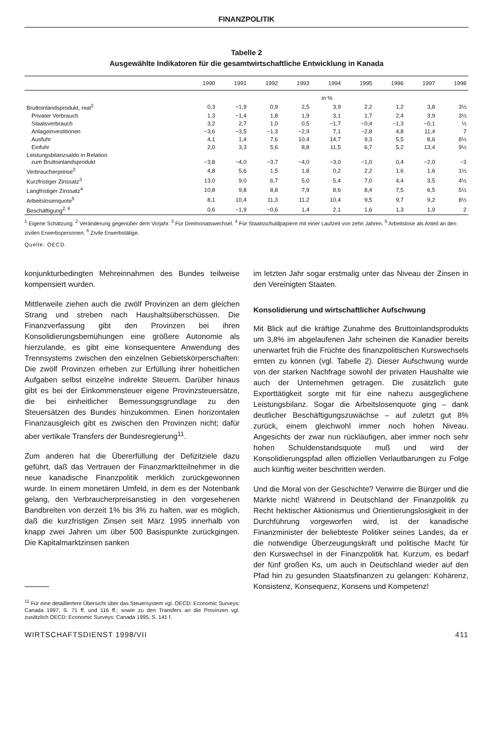FINANZPOLITIK
Tabelle 2
Ausgewählte Indikatoren für die gesamtwirtschaftliche Entwicklung in Kanada
| | 1990 | 1991 | 1992 | 1993 | 1994 | 1995 | 1996 | 1997 | 1998 |
| --- | --- | --- | --- | --- | --- | --- | --- | --- | --- |
| | in % | | | | | | | | |
| Bruttoinlandsprodukt, real<sup>2</sup> | 0,3 | −1,9 | 0,9 | 2,5 | 3,9 | 2,2 | 1,2 | 3,8 | 3½ |
| Privater Verbrauch | 1,3 | −1,4 | 1,8 | 1,9 | 3,1 | 1,7 | 2,4 | 3,9 | 3½ |
| Staatsverbrauch | 3,2 | 2,7 | 1,0 | 0,5 | −1,7 | −0,4 | −1,3 | −0,1 | ½ |
| Anlageinvestitionen | −3,6 | −3,5 | −1,3 | −2,9 | 7,1 | −2,8 | 4,8 | 11,4 | 7 |
| Ausfuhr | 4,1 | 1,4 | 7,6 | 10,4 | 14,7 | 9,3 | 5,5 | 8,6 | 8½ |
| Einfuhr | 2,0 | 3,3 | 5,6 | 8,8 | 11,5 | 6,7 | 5,2 | 13,4 | 9½ |
| Leistungsbilanzsaldo in Relation zum Bruttoinlandsprodukt | −3,8 | −4,0 | −3,7 | −4,0 | −3,0 | −1,0 | 0,4 | −2,0 | −3 |
| Verbraucherpreise<sup>2</sup> | 4,8 | 5,6 | 1,5 | 1,8 | 0,2 | 2,2 | 1,6 | 1,6 | 1½ |
| Kurzfristiger Zinssatz<sup>3</sup> | 13,0 | 9,0 | 6,7 | 5,0 | 5,4 | 7,0 | 4,4 | 3,5 | 4½ |
| Langfristiger Zinssatz<sup>4</sup> | 10,8 | 9,8 | 8,8 | 7,9 | 8,6 | 8,4 | 7,5 | 6,5 | 5½ |
| Arbeitslosenquote<sup>5</sup> | 8,1 | 10,4 | 11,3 | 11,2 | 10,4 | 9,5 | 9,7 | 9,2 | 8½ |
| Beschäftigung<sup>2, 6</sup> | 0,6 | −1,9 | −0,6 | 1,4 | 2,1 | 1,6 | 1,3 | 1,9 | 2 |
<sup>1</sup> Eigene Schätzung. <sup>2</sup> Veränderung gegenüber dem Vorjahr. <sup>3</sup> Für Dreimonatswechsel. <sup>4</sup> Für Staatsschuldpapiere mit einer Laufzeit von zehn Jahren. <sup>5</sup> Arbeitslose als Anteil an den zivilen Erwerbspersonen. <sup>6</sup> Zivile Erwerbstätige.
Quelle: OECD.
konjunkturbedingten Mehreinnahmen des Bundes teilweise kompensiert wurden.
Mittlerweile ziehen auch die zwölf Provinzen an dem gleichen Strang und streben nach Haushaltsüberschüssen. Die Finanzverfassung gibt den Provinzen bei ihren Konsolidierungsbemühungen eine größere Autonomie als hierzulande, es gibt eine konsequentere Anwendung des Trennsystems zwischen den einzelnen Gebietskörperschaften: Die zwölf Provinzen erheben zur Erfüllung ihrer hoheitlichen Aufgaben selbst einzelne indirekte Steuern. Darüber hinaus gibt es bei der Einkommensteuer eigene Provinzsteuersätze, die bei einheitlicher Bemessungsgrundlage zu den Steuersätzen des Bundes hinzukommen. Einen horizontalen Finanzausgleich gibt es zwischen den Provinzen nicht; dafür aber vertikale Transfers der Bundesregierung<sup>11</sup>.
Zum anderen hat die Übererfüllung der Defizitziele dazu geführt, daß das Vertrauen der Finanzmarktteilnehmer in die neue kanadische Finanzpolitik merklich zurückgewonnen wurde. In einem monetären Umfeld, in dem es der Notenbank gelang, den Verbraucherpreisanstieg in den vorgesehenen Bandbreiten von derzeit 1% bis 3% zu halten, war es möglich, daß die kurzfristigen Zinsen seit März 1995 innerhalb von knapp zwei Jahren um über 500 Basispunkte zurückgingen. Die Kapitalmarktzinsen sanken
<sup>11</sup> Für eine detailliertere Übersicht über das Steuersystem vgl. OECD: Economic Surveys: Canada 1997, S. 71 ff. und 116 ff.; sowie zu den Transfers an die Provinzen vgl. zusätzlich OECD: Economic Surveys: Canada 1995, S. 141 f.
im letzten Jahr sogar erstmalig unter das Niveau der Zinsen in den Vereinigten Staaten.
Konsolidierung und wirtschaftlicher Aufschwung
Mit Blick auf die kräftige Zunahme des Bruttoinlandsprodukts um 3,8% im abgelaufenen Jahr scheinen die Kanadier bereits unerwartet früh die Früchte des finanzpolitischen Kurswechsels ernten zu können (vgl. Tabelle 2). Dieser Aufschwung wurde von der starken Nachfrage sowohl der privaten Haushalte wie auch der Unternehmen getragen. Die zusätzlich gute Exporttätigkeit sorgte mit für eine nahezu ausgeglichene Leistungsbilanz. Sogar die Arbeitslosenquote ging – dank deutlicher Beschäftigungszuwächse – auf zuletzt gut 8% zurück, einem gleichwohl immer noch hohen Niveau. Angesichts der zwar nun rückläufigen, aber immer noch sehr hohen Schuldenstandsquote muß und wird der Konsolidierungspfad allen offiziellen Verlautbarungen zu Folge auch künftig weiter beschritten werden.
Und die Moral von der Geschichte? Verwirre die Bürger und die Märkte nicht! Während in Deutschland der Finanzpolitik zu Recht hektischer Aktionismus und Orientierungslosigkeit in der Durchführung vorgeworfen wird, ist der kanadische Finanzminister der beliebteste Politiker seines Landes, da er die notwendige Überzeugungskraft und politische Macht für den Kurswechsel in der Finanzpolitik hat. Kurzum, es bedarf der fünf großen Ks, um auch in Deutschland wieder auf den Pfad hin zu gesunden Staatsfinanzen zu gelangen: Kohärenz, Konsistenz, Konsequenz, Konsens und Kompetenz!
WIRTSCHAFTSDIENST 1998/VII 411